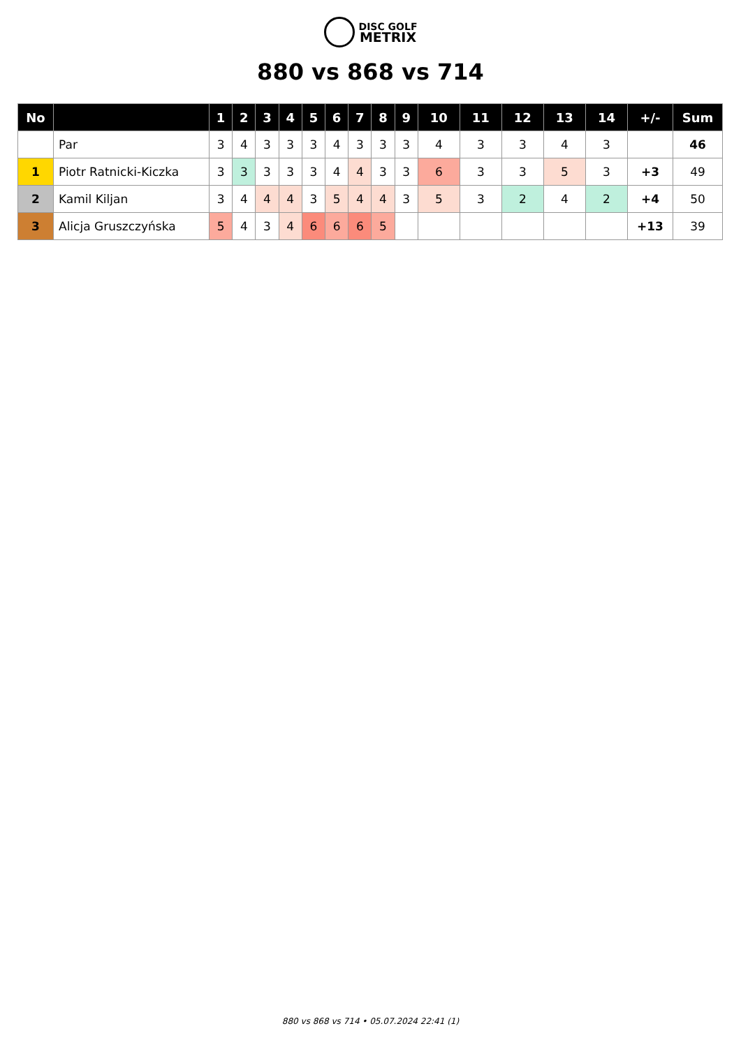DISC GOLF
METRIX
880 vs 868 vs 714
| No | | 1 | 2 | 3 | 4 | 5 | 6 | 7 | 8 | 9 | 10 | 11 | 12 | 13 | 14 | +/- | Sum |
| --- | --- | --- | --- | --- | --- | --- | --- | --- | --- | --- | --- | --- | --- | --- | --- | --- | --- |
| | Par | 3 | 4 | 3 | 3 | 3 | 4 | 3 | 3 | 3 | 4 | 3 | 3 | 4 | 3 | | 46 |
| 1 | Piotr Ratnicki-Kiczka | 3 | 3 | 3 | 3 | 3 | 4 | 4 | 3 | 3 | 6 | 3 | 3 | 5 | 3 | +3 | 49 |
| 2 | Kamil Kiljan | 3 | 4 | 4 | 4 | 3 | 5 | 4 | 4 | 3 | 5 | 3 | 2 | 4 | 2 | +4 | 50 |
| 3 | Alicja Gruszczyńska | 5 | 4 | 3 | 4 | 6 | 6 | 6 | 5 | | | | | | | +13 | 39 |
880 vs 868 vs 714 • 05.07.2024 22:41 (1)